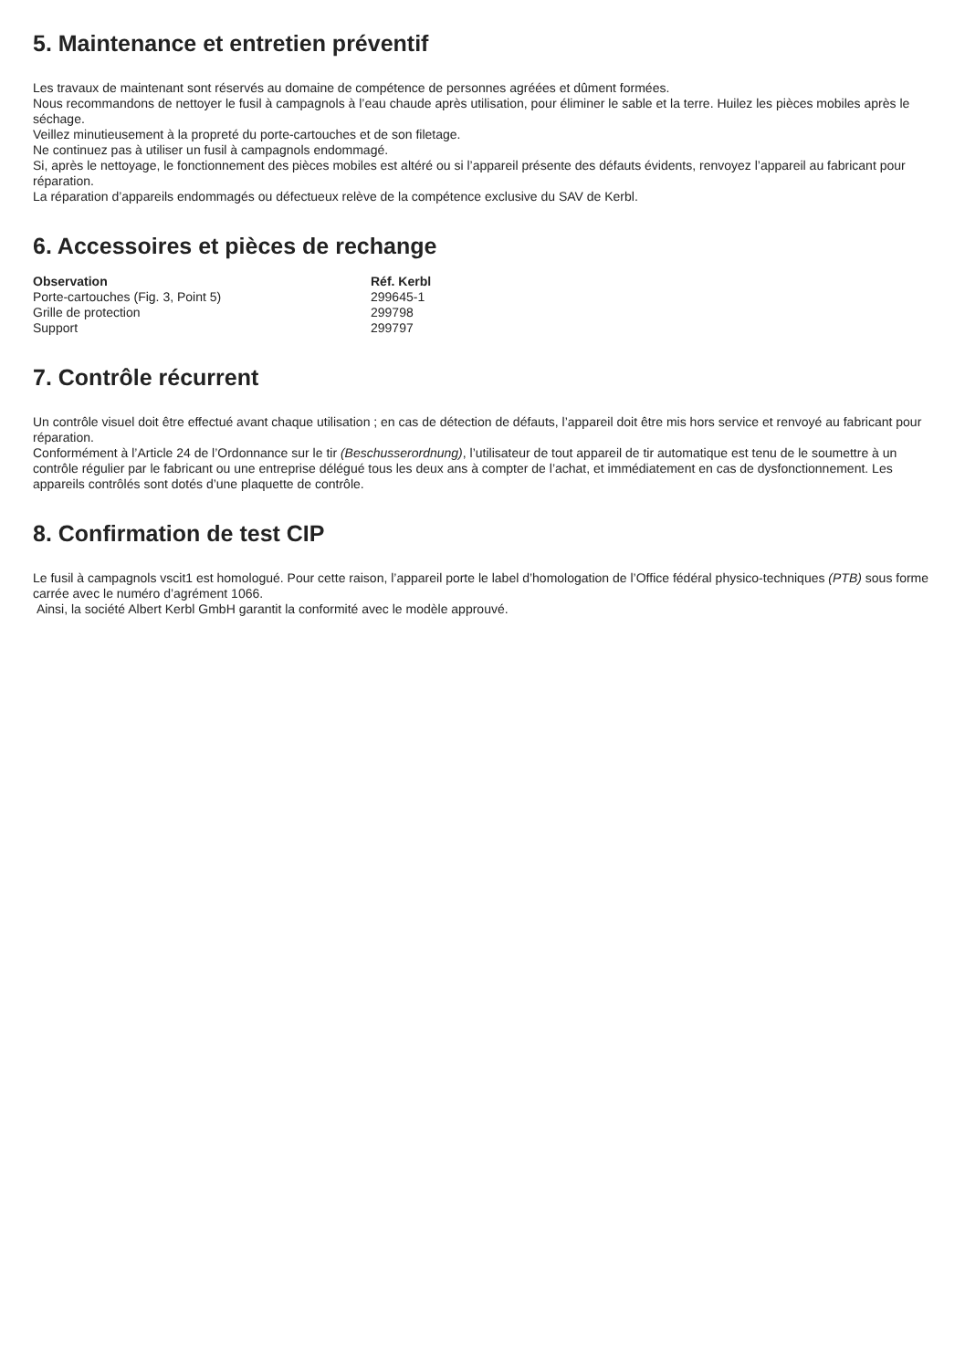5. Maintenance et entretien préventif
Les travaux de maintenant sont réservés au domaine de compétence de personnes agréées et dûment formées.
Nous recommandons de nettoyer le fusil à campagnols à l’eau chaude après utilisation, pour éliminer le sable et la terre. Huilez les pièces mobiles après le séchage.
Veillez minutieusement à la propreté du porte-cartouches et de son filetage.
Ne continuez pas à utiliser un fusil à campagnols endommagé.
Si, après le nettoyage, le fonctionnement des pièces mobiles est altéré ou si l’appareil présente des défauts évidents, renvoyez l’appareil au fabricant pour réparation.
La réparation d’appareils endommagés ou défectueux relève de la compétence exclusive du SAV de Kerbl.
6. Accessoires et pièces de rechange
| Observation | Réf. Kerbl |
| --- | --- |
| Porte-cartouches (Fig. 3, Point 5) | 299645-1 |
| Grille de protection | 299798 |
| Support | 299797 |
7. Contrôle récurrent
Un contrôle visuel doit être effectué avant chaque utilisation ; en cas de détection de défauts, l’appareil doit être mis hors service et renvoyé au fabricant pour réparation.
Conformément à l’Article 24 de l’Ordonnance sur le tir (Beschusserordnung), l’utilisateur de tout appareil de tir automatique est tenu de le soumettre à un contrôle régulier par le fabricant ou une entreprise délégué tous les deux ans à compter de l’achat, et immédiatement en cas de dysfonctionnement. Les appareils contrôlés sont dotés d’une plaquette de contrôle.
8. Confirmation de test CIP
Le fusil à campagnols vscit1 est homologué. Pour cette raison, l’appareil porte le label d’homologation de l’Office fédéral physico-techniques (PTB) sous forme carrée avec le numéro d’agrément 1066.
Ainsi, la société Albert Kerbl GmbH garantit la conformité avec le modèle approuvé.